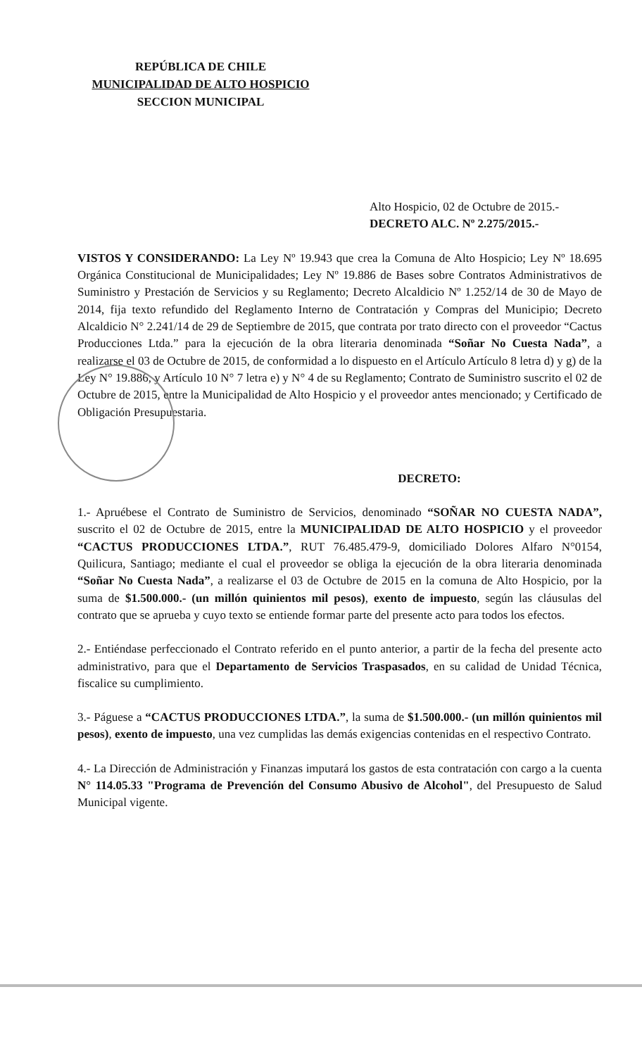REPÚBLICA DE CHILE
MUNICIPALIDAD DE ALTO HOSPICIO
SECCION MUNICIPAL
Alto Hospicio, 02 de Octubre de 2015.-
DECRETO ALC. Nº 2.275/2015.-
VISTOS Y CONSIDERANDO: La Ley Nº 19.943 que crea la Comuna de Alto Hospicio; Ley Nº 18.695 Orgánica Constitucional de Municipalidades; Ley Nº 19.886 de Bases sobre Contratos Administrativos de Suministro y Prestación de Servicios y su Reglamento; Decreto Alcaldicio Nº 1.252/14 de 30 de Mayo de 2014, fija texto refundido del Reglamento Interno de Contratación y Compras del Municipio; Decreto Alcaldicio N° 2.241/14 de 29 de Septiembre de 2015, que contrata por trato directo con el proveedor “Cactus Producciones Ltda.” para la ejecución de la obra literaria denominada “Soñar No Cuesta Nada”, a realizarse el 03 de Octubre de 2015, de conformidad a lo dispuesto en el Artículo Artículo 8 letra d) y g) de la Ley N° 19.886, y Artículo 10 N° 7 letra e) y N° 4 de su Reglamento; Contrato de Suministro suscrito el 02 de Octubre de 2015, entre la Municipalidad de Alto Hospicio y el proveedor antes mencionado; y Certificado de Obligación Presupuestaria.
DECRETO:
1.- Apruébese el Contrato de Suministro de Servicios, denominado “SOÑAR NO CUESTA NADA”, suscrito el 02 de Octubre de 2015, entre la MUNICIPALIDAD DE ALTO HOSPICIO y el proveedor “CACTUS PRODUCCIONES LTDA.”, RUT 76.485.479-9, domiciliado Dolores Alfaro N°0154, Quilicura, Santiago; mediante el cual el proveedor se obliga la ejecución de la obra literaria denominada “Soñar No Cuesta Nada”, a realizarse el 03 de Octubre de 2015 en la comuna de Alto Hospicio, por la suma de $1.500.000.- (un millón quinientos mil pesos), exento de impuesto, según las cláusulas del contrato que se aprueba y cuyo texto se entiende formar parte del presente acto para todos los efectos.
2.- Entiéndase perfeccionado el Contrato referido en el punto anterior, a partir de la fecha del presente acto administrativo, para que el Departamento de Servicios Traspasados, en su calidad de Unidad Técnica, fiscalice su cumplimiento.
3.- Páguese a “CACTUS PRODUCCIONES LTDA.”, la suma de $1.500.000.- (un millón quinientos mil pesos), exento de impuesto, una vez cumplidas las demás exigencias contenidas en el respectivo Contrato.
4.- La Dirección de Administración y Finanzas imputará los gastos de esta contratación con cargo a la cuenta N° 114.05.33 "Programa de Prevención del Consumo Abusivo de Alcohol", del Presupuesto de Salud Municipal vigente.